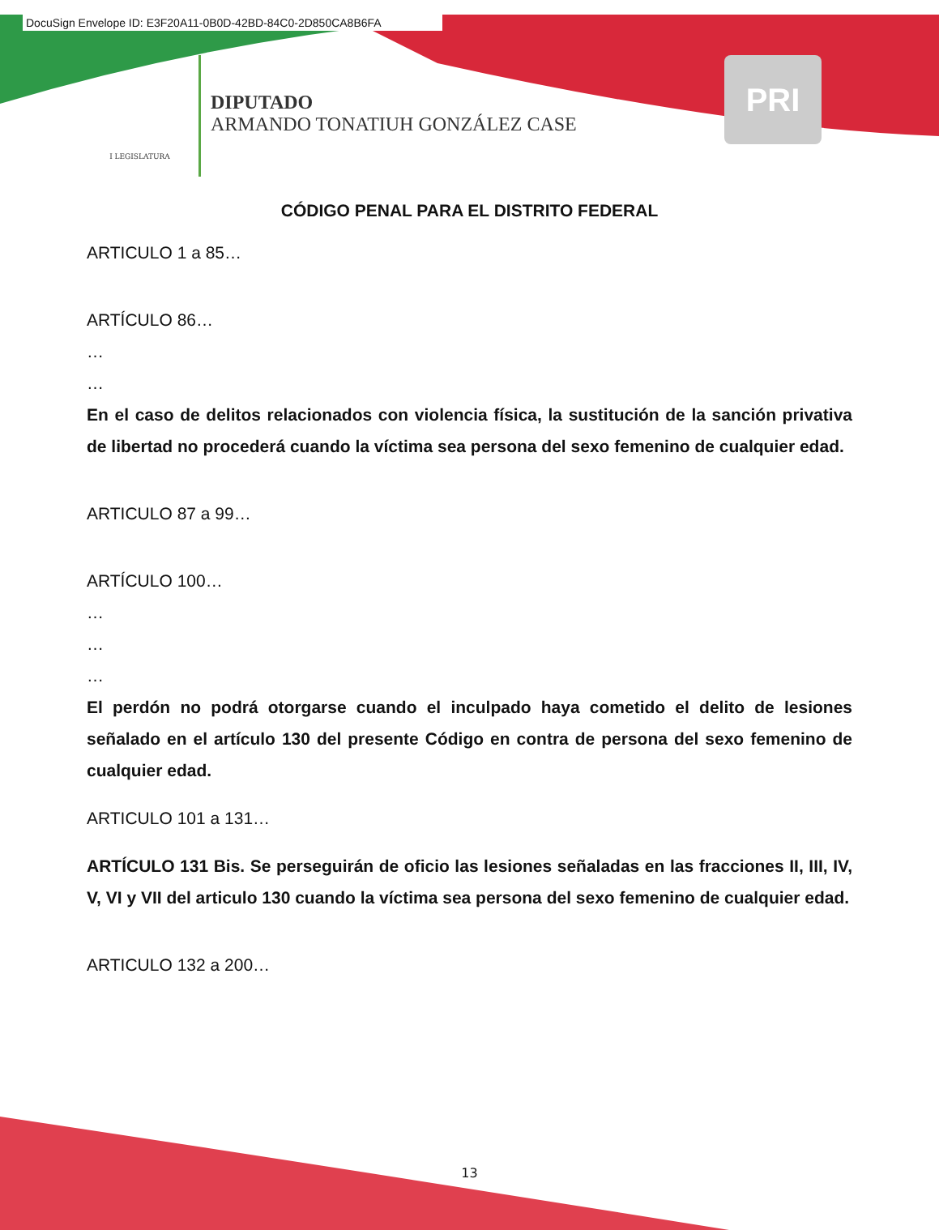DocuSign Envelope ID: E3F20A11-0B0D-42BD-84C0-2D850CA8B6FA
I LEGISLATURA
DIPUTADO
ARMANDO TONATIUH GONZÁLEZ CASE
PRI
CÓDIGO PENAL PARA EL DISTRITO FEDERAL
ARTICULO 1 a 85…
ARTÍCULO 86…
…
…
En el caso de delitos relacionados con violencia física, la sustitución de la sanción privativa de libertad no procederá cuando la víctima sea persona del sexo femenino de cualquier edad.
ARTICULO 87 a 99…
ARTÍCULO 100…
…
…
…
El perdón no podrá otorgarse cuando el inculpado haya cometido el delito de lesiones señalado en el artículo 130 del presente Código en contra de persona del sexo femenino de cualquier edad.
ARTICULO 101 a 131…
ARTÍCULO 131 Bis. Se perseguirán de oficio las lesiones señaladas en las fracciones II, III, IV, V, VI y VII del articulo 130 cuando la víctima sea persona del sexo femenino de cualquier edad.
ARTICULO 132 a 200…
13